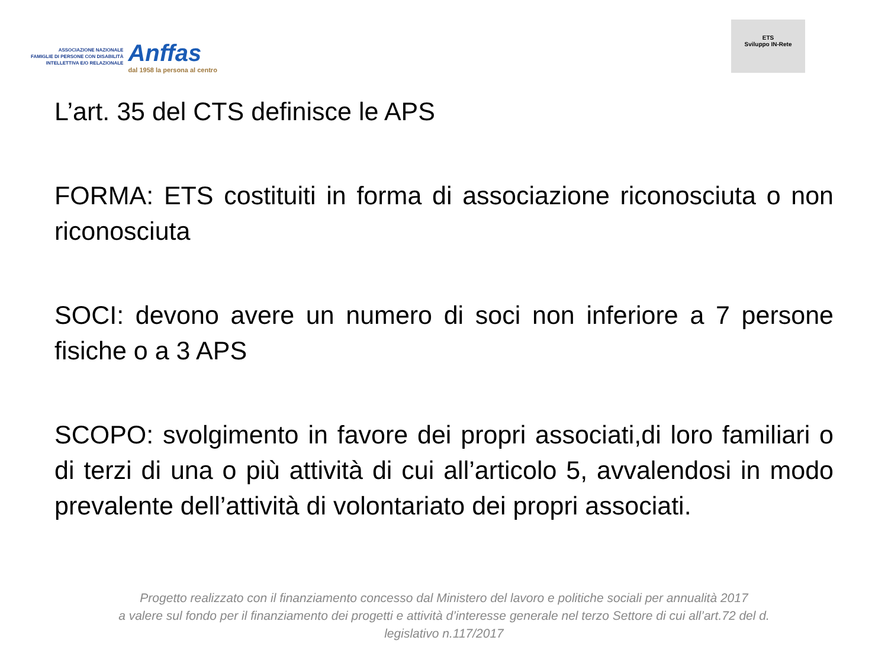ASSOCIAZIONE NAZIONALE
FAMIGLIE DI PERSONE CON DISABILITÀ
INTELLETTIVA E/O RELAZIONALE
Anffas
dal 1958 la persona al centro
ETS
Sviluppo IN-Rete
L’art. 35 del CTS definisce le APS
FORMA: ETS costituiti in forma di associazione riconosciuta o non riconosciuta
SOCI: devono avere un numero di soci non inferiore a 7 persone fisiche o a 3 APS
SCOPO: svolgimento in favore dei propri associati,di loro familiari o di terzi di una o più attività di cui all’articolo 5, avvalendosi in modo prevalente dell’attività di volontariato dei propri associati.
Progetto realizzato con il finanziamento concesso dal Ministero del lavoro e politiche sociali per annualità 2017
a valere sul fondo per il finanziamento dei progetti e attività d’interesse generale nel terzo Settore di cui all’art.72 del d.
legislativo n.117/2017